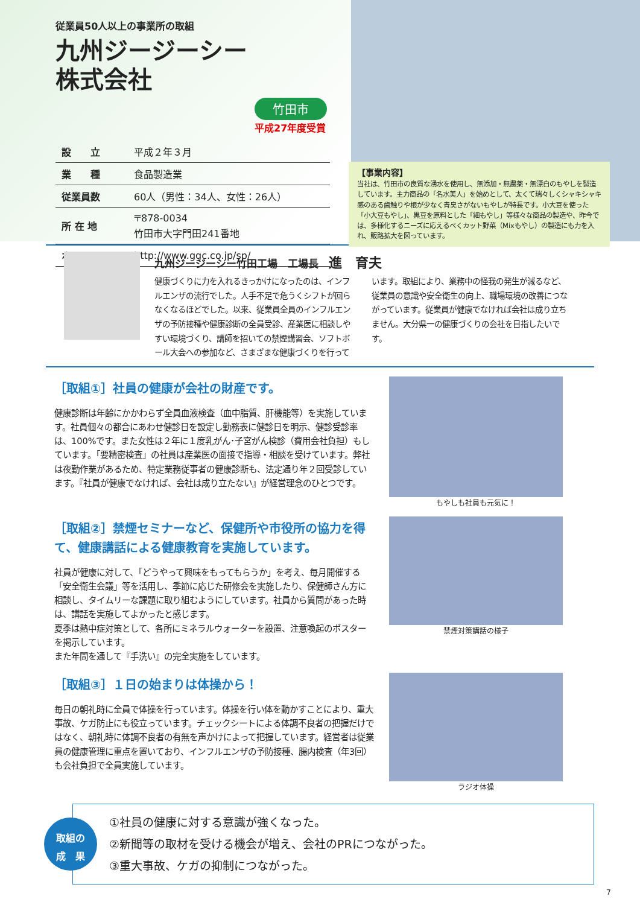従業員50人以上の事業所の取組
九州ジージーシー
株式会社
竹田市
平成27年度受賞
| 設 立 | 平成２年３月 |
| 業 種 | 食品製造業 |
| 従業員数 | 60人（男性：34人、女性：26人） |
| 所 在 地 | 〒878-0034 竹田市大字門田241番地 |
| ホームページ | http://www.ggc.co.jp/sp/ |
【事業内容】
当社は、竹田市の良質な湧水を使用し、無添加・無農薬・無漂白のもやしを製造しています。主力商品の「名水美人」を始めとして、太くて瑞々しくシャキシャキ感のある歯触りや根が少なく青臭さがないもやしが特長です。小大豆を使った「小大豆もやし」、黒豆を原料とした「細もやし」等様々な商品の製造や、昨今では、多様化するニーズに応えるべくカット野菜（Mixもやし）の製造にも力を入れ、販路拡大を図っています。
九州ジージーシー竹田工場　工場長　進　育夫
健康づくりに力を入れるきっかけになったのは、インフルエンザの流行でした。人手不足で危うくシフトが回らなくなるほどでした。以来、従業員全員のインフルエンザの予防接種や健康診断の全員受診、産業医に相談しやすい環境づくり、講師を招いての禁煙講習会、ソフトボール大会への参加など、さまざまな健康づくりを行っています。取組により、業務中の怪我の発生が減るなど、従業員の意識や安全衛生の向上、職場環境の改善につながっています。従業員が健康でなければ会社は成り立ちません。大分県一の健康づくりの会社を目指したいです。
［取組①］社員の健康が会社の財産です。
健康診断は年齢にかかわらず全員血液検査（血中脂質、肝機能等）を実施しています。社員個々の都合にあわせ健診日を設定し勤務表に健診日を明示、健診受診率は、100%です。また女性は２年に１度乳がん･子宮がん検診（費用会社負担）もしています。「要精密検査」の社員は産業医の面接で指導・相談を受けています。弊社は夜勤作業があるため、特定業務従事者の健康診断も、法定通り年２回受診しています。『社員が健康でなければ、会社は成り立たない』が経営理念のひとつです。
もやしも社員も元気に！
［取組②］禁煙セミナーなど、保健所や市役所の協力を得て、健康講話による健康教育を実施しています。
社員が健康に対して、「どうやって興味をもってもらうか」を考え、毎月開催する「安全衛生会議」等を活用し、季節に応じた研修会を実施したり、保健師さん方に相談し、タイムリーな課題に取り組むようにしています。社員から質問があった時は、講話を実施してよかったと感じます。
夏季は熱中症対策として、各所にミネラルウォーターを設置、注意喚起のポスターを掲示しています。
また年間を通して『手洗い』の完全実施をしています。
禁煙対策講話の様子
［取組③］１日の始まりは体操から！
毎日の朝礼時に全員で体操を行っています。体操を行い体を動かすことにより、重大事故、ケガ防止にも役立っています。チェックシートによる体調不良者の把握だけではなく、朝礼時に体調不良者の有無を声かけによって把握しています。経営者は従業員の健康管理に重点を置いており、インフルエンザの予防接種、腸内検査（年3回）も会社負担で全員実施しています。
ラジオ体操
取組の
成　果
①社員の健康に対する意識が強くなった。
②新聞等の取材を受ける機会が増え、会社のPRにつながった。
③重大事故、ケガの抑制につながった。
7